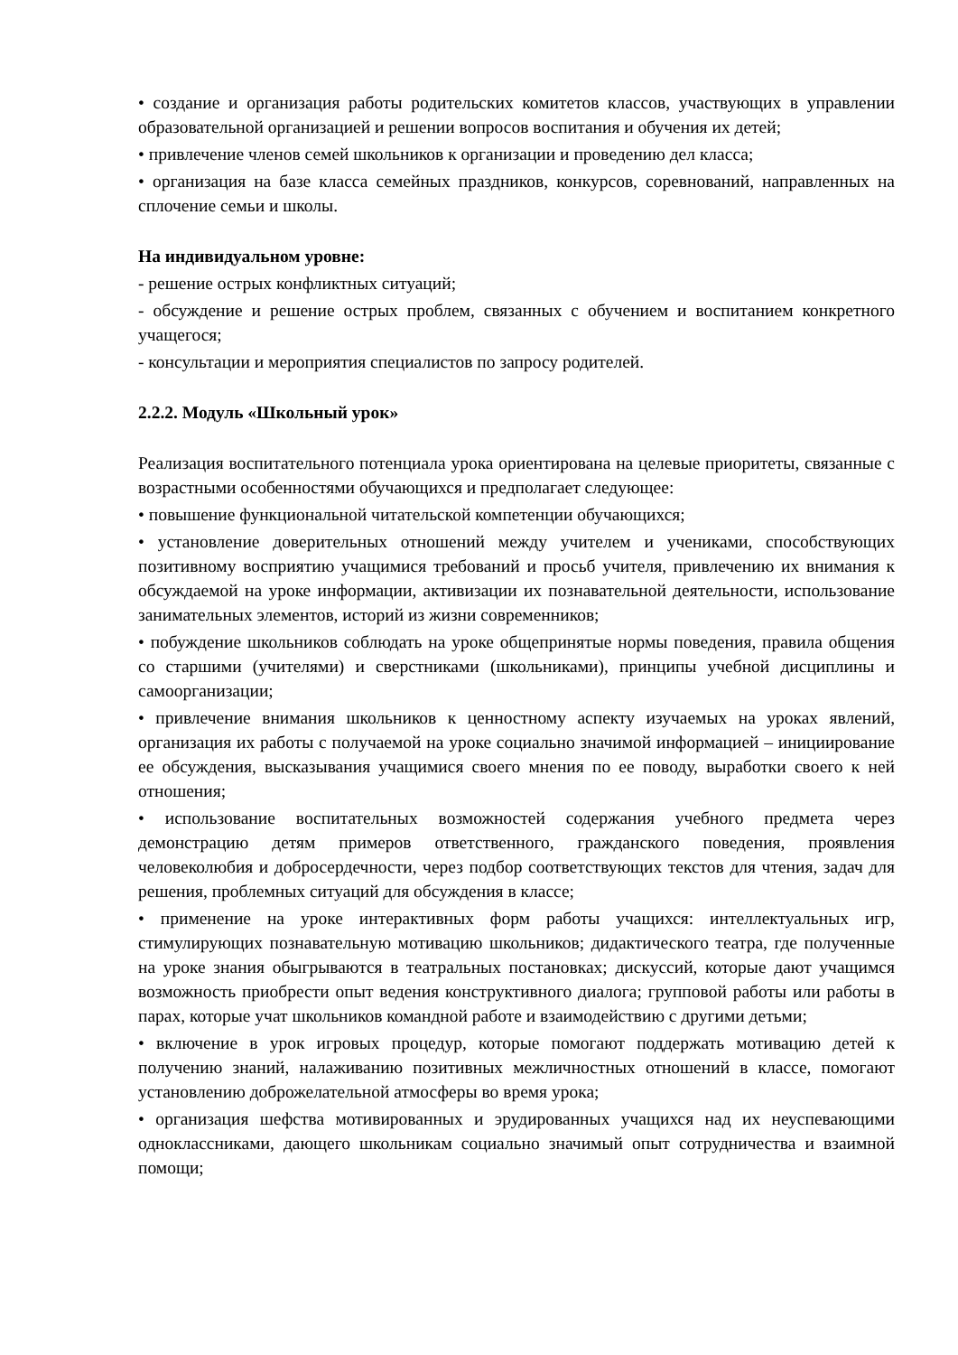• создание и организация работы родительских комитетов классов, участвующих в управлении образовательной организацией и решении вопросов воспитания и обучения их детей;
• привлечение членов семей школьников к организации и проведению дел класса;
• организация на базе класса семейных праздников, конкурсов, соревнований, направленных на сплочение семьи и школы.
На индивидуальном уровне:
- решение острых конфликтных ситуаций;
- обсуждение и решение острых проблем, связанных с обучением и воспитанием конкретного учащегося;
- консультации и мероприятия специалистов по запросу родителей.
2.2.2. Модуль «Школьный урок»
Реализация воспитательного потенциала урока ориентирована на целевые приоритеты, связанные с возрастными особенностями обучающихся и предполагает следующее:
• повышение функциональной читательской компетенции обучающихся;
• установление доверительных отношений между учителем и учениками, способствующих позитивному восприятию учащимися требований и просьб учителя, привлечению их внимания к обсуждаемой на уроке информации, активизации их познавательной деятельности, использование занимательных элементов, историй из жизни современников;
• побуждение школьников соблюдать на уроке общепринятые нормы поведения, правила общения со старшими (учителями) и сверстниками (школьниками), принципы учебной дисциплины и самоорганизации;
• привлечение внимания школьников к ценностному аспекту изучаемых на уроках явлений, организация их работы с получаемой на уроке социально значимой информацией – инициирование ее обсуждения, высказывания учащимися своего мнения по ее поводу, выработки своего к ней отношения;
• использование воспитательных возможностей содержания учебного предмета через демонстрацию детям примеров ответственного, гражданского поведения, проявления человеколюбия и добросердечности, через подбор соответствующих текстов для чтения, задач для решения, проблемных ситуаций для обсуждения в классе;
• применение на уроке интерактивных форм работы учащихся: интеллектуальных игр, стимулирующих познавательную мотивацию школьников; дидактического театра, где полученные на уроке знания обыгрываются в театральных постановках; дискуссий, которые дают учащимся возможность приобрести опыт ведения конструктивного диалога; групповой работы или работы в парах, которые учат школьников командной работе и взаимодействию с другими детьми;
• включение в урок игровых процедур, которые помогают поддержать мотивацию детей к получению знаний, налаживанию позитивных межличностных отношений в классе, помогают установлению доброжелательной атмосферы во время урока;
• организация шефства мотивированных и эрудированных учащихся над их неуспевающими одноклассниками, дающего школьникам социально значимый опыт сотрудничества и взаимной помощи;